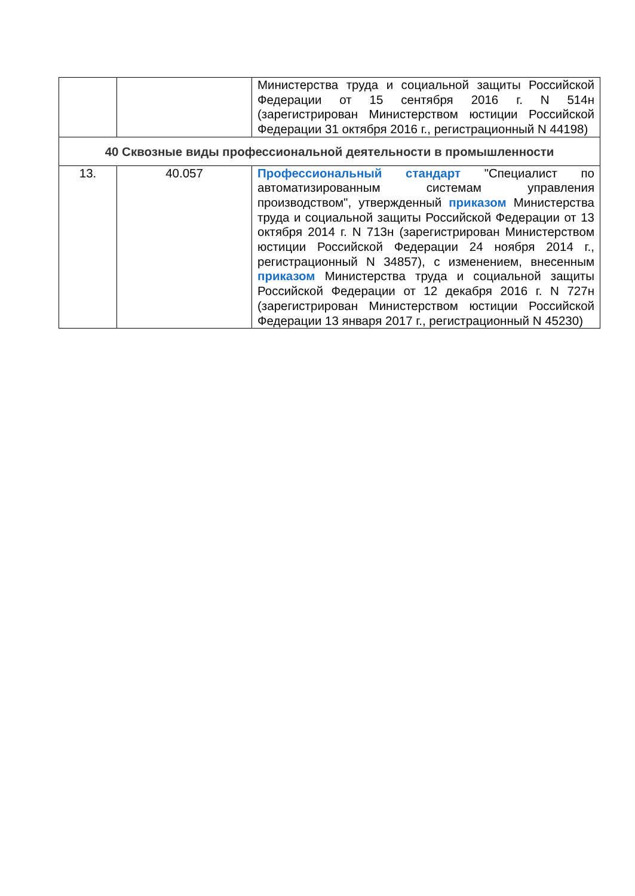| | | Министерства труда и социальной защиты Российской Федерации от 15 сентября 2016 г. N 514н (зарегистрирован Министерством юстиции Российской Федерации 31 октября 2016 г., регистрационный N 44198) |
| 40 Сквозные виды профессиональной деятельности в промышленности | | |
| 13. | 40.057 | Профессиональный стандарт "Специалист по автоматизированным системам управления производством", утвержденный приказом Министерства труда и социальной защиты Российской Федерации от 13 октября 2014 г. N 713н (зарегистрирован Министерством юстиции Российской Федерации 24 ноября 2014 г., регистрационный N 34857), с изменением, внесенным приказом Министерства труда и социальной защиты Российской Федерации от 12 декабря 2016 г. N 727н (зарегистрирован Министерством юстиции Российской Федерации 13 января 2017 г., регистрационный N 45230) |